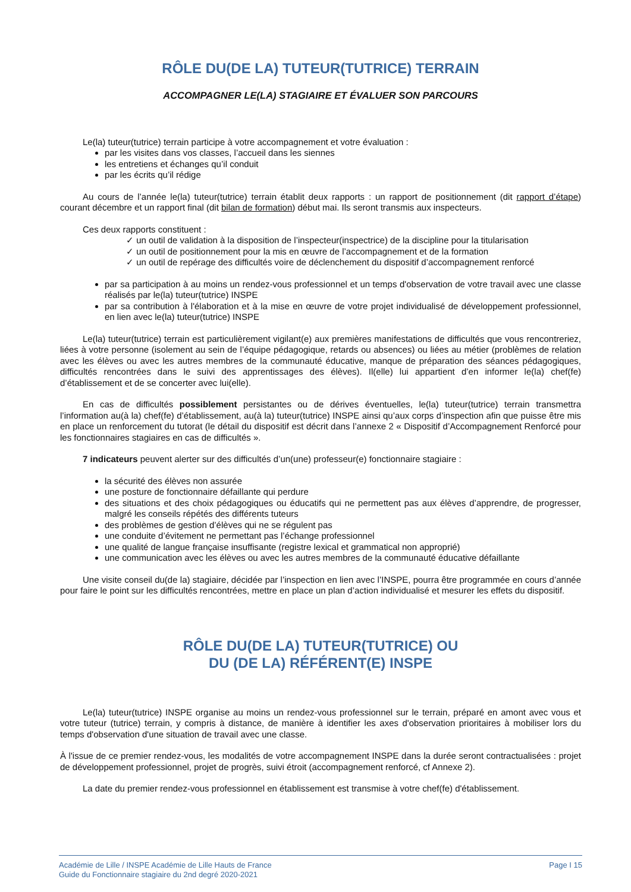RÔLE DU(DE LA) TUTEUR(TUTRICE) TERRAIN
ACCOMPAGNER LE(LA) STAGIAIRE ET ÉVALUER SON PARCOURS
Le(la) tuteur(tutrice) terrain participe à votre accompagnement et votre évaluation :
par les visites dans vos classes, l’accueil dans les siennes
les entretiens et échanges qu’il conduit
par les écrits qu’il rédige
Au cours de l’année le(la) tuteur(tutrice) terrain établit deux rapports : un rapport de positionnement (dit rapport d’étape) courant décembre et un rapport final (dit bilan de formation) début mai. Ils seront transmis aux inspecteurs.
Ces deux rapports constituent :
✓ un outil de validation à la disposition de l’inspecteur(inspectrice) de la discipline pour la titularisation
✓ un outil de positionnement pour la mis en œuvre de l’accompagnement et de la formation
✓ un outil de repérage des difficultés voire de déclenchement du dispositif d’accompagnement renforcé
par sa participation à au moins un rendez-vous professionnel et un temps d'observation de votre travail avec une classe réalisés par le(la) tuteur(tutrice) INSPE
par sa contribution à l'élaboration et à la mise en œuvre de votre projet individualisé de développement professionnel, en lien avec le(la) tuteur(tutrice) INSPE
Le(la) tuteur(tutrice) terrain est particulièrement vigilant(e) aux premières manifestations de difficultés que vous rencontreriez, liées à votre personne (isolement au sein de l’équipe pédagogique, retards ou absences) ou liées au métier (problèmes de relation avec les élèves ou avec les autres membres de la communauté éducative, manque de préparation des séances pédagogiques, difficultés rencontrées dans le suivi des apprentissages des élèves). Il(elle) lui appartient d’en informer le(la) chef(fe) d’établissement et de se concerter avec lui(elle).
En cas de difficultés possiblement persistantes ou de dérives éventuelles, le(la) tuteur(tutrice) terrain transmettra l’information au(à la) chef(fe) d’établissement, au(à la) tuteur(tutrice) INSPE ainsi qu’aux corps d’inspection afin que puisse être mis en place un renforcement du tutorat (le détail du dispositif est décrit dans l’annexe 2 « Dispositif d’Accompagnement Renforcé pour les fonctionnaires stagiaires en cas de difficultés ».
7 indicateurs peuvent alerter sur des difficultés d’un(une) professeur(e) fonctionnaire stagiaire :
la sécurité des élèves non assurée
une posture de fonctionnaire défaillante qui perdure
des situations et des choix pédagogiques ou éducatifs qui ne permettent pas aux élèves d’apprendre, de progresser, malgré les conseils répétés des différents tuteurs
des problèmes de gestion d’élèves qui ne se régulent pas
une conduite d’évitement ne permettant pas l’échange professionnel
une qualité de langue française insuffisante (registre lexical et grammatical non approprié)
une communication avec les élèves ou avec les autres membres de la communauté éducative défaillante
Une visite conseil du(de la) stagiaire, décidée par l’inspection en lien avec l’INSPE, pourra être programmée en cours d’année pour faire le point sur les difficultés rencontrées, mettre en place un plan d’action individualisé et mesurer les effets du dispositif.
RÔLE DU(DE LA) TUTEUR(TUTRICE) OU
DU (DE LA) RÉFÉRENT(E) INSPE
Le(la) tuteur(tutrice) INSPE organise au moins un rendez-vous professionnel sur le terrain, préparé en amont avec vous et votre tuteur (tutrice) terrain, y compris à distance, de manière à identifier les axes d'observation prioritaires à mobiliser lors du temps d'observation d'une situation de travail avec une classe.
À l'issue de ce premier rendez-vous, les modalités de votre accompagnement INSPE dans la durée seront contractualisées : projet de développement professionnel, projet de progrès, suivi étroit (accompagnement renforcé, cf Annexe 2).
La date du premier rendez-vous professionnel en établissement est transmise à votre chef(fe) d'établissement.
Académie de Lille / INSPE Académie de Lille Hauts de France
Guide du Fonctionnaire stagiaire du 2nd degré 2020-2021
Page I 15